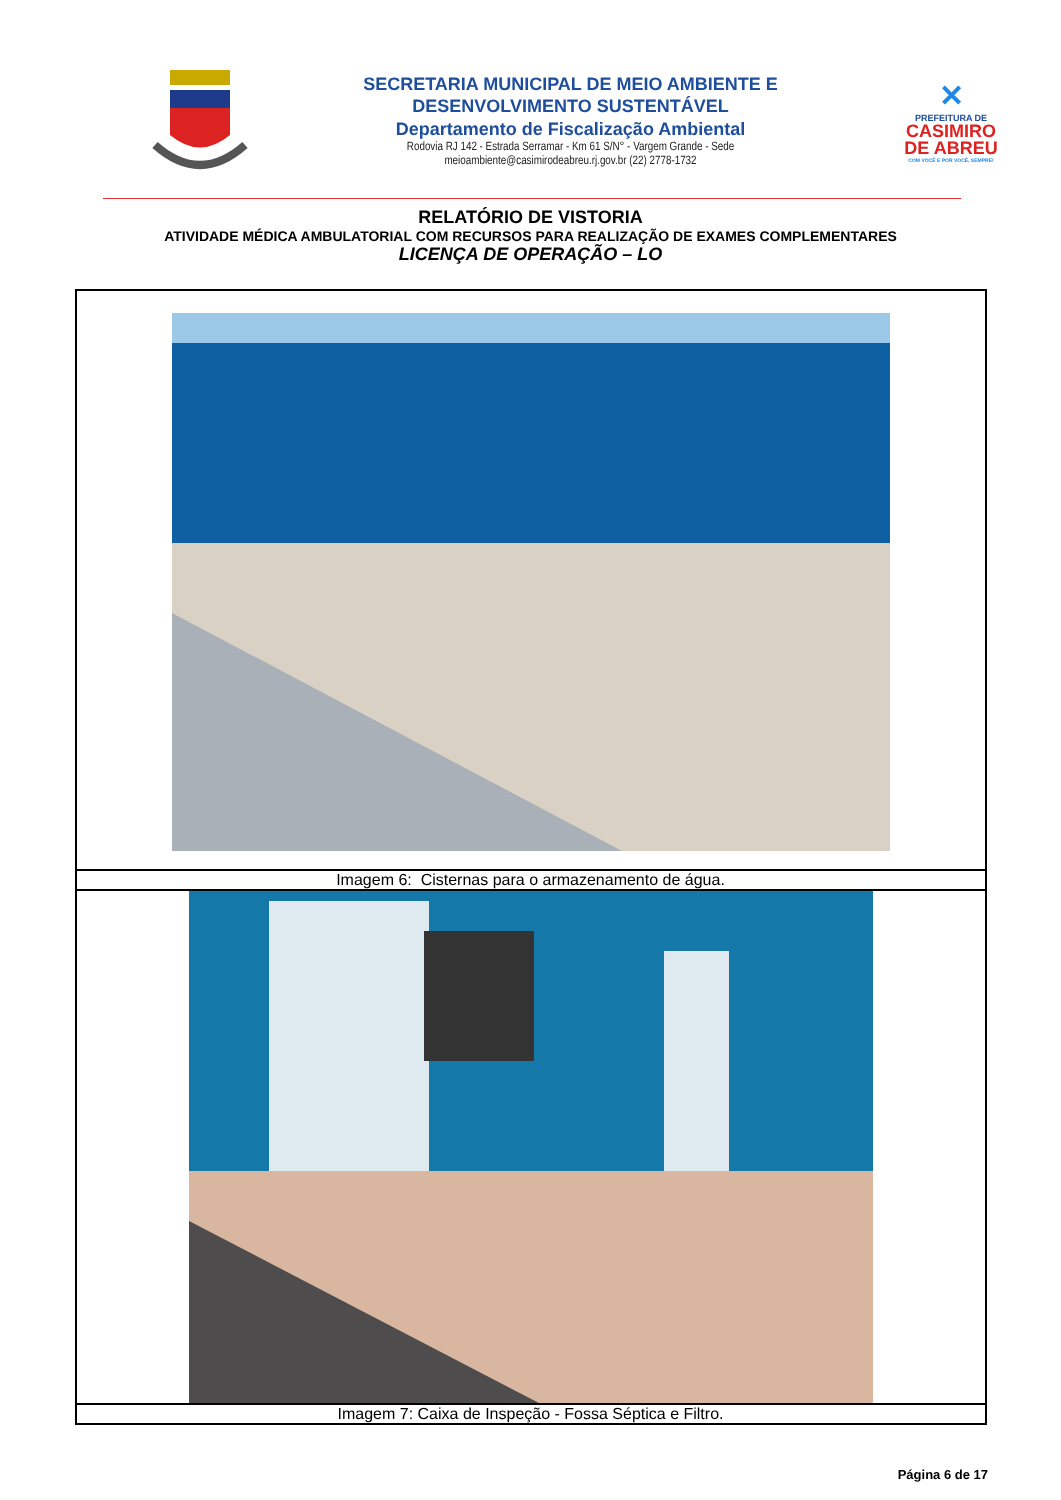SECRETARIA MUNICIPAL DE MEIO AMBIENTE E
DESENVOLVIMENTO SUSTENTÁVEL
Departamento de Fiscalização Ambiental
Rodovia RJ 142 - Estrada Serramar - Km 61 S/N° - Vargem Grande - Sede
meioambiente@casimirodeabreu.rj.gov.br (22) 2778-1732
✕
PREFEITURA DE
CASIMIRO
DE ABREU
COM VOCÊ E POR VOCÊ, SEMPRE!
RELATÓRIO DE VISTORIA
ATIVIDADE MÉDICA AMBULATORIAL COM RECURSOS PARA REALIZAÇÃO DE EXAMES COMPLEMENTARES
LICENÇA DE OPERAÇÃO – LO
| Imagem 6: Cisternas para o armazenamento de água. |
| Imagem 7: Caixa de Inspeção - Fossa Séptica e Filtro. |
Página 6 de 17